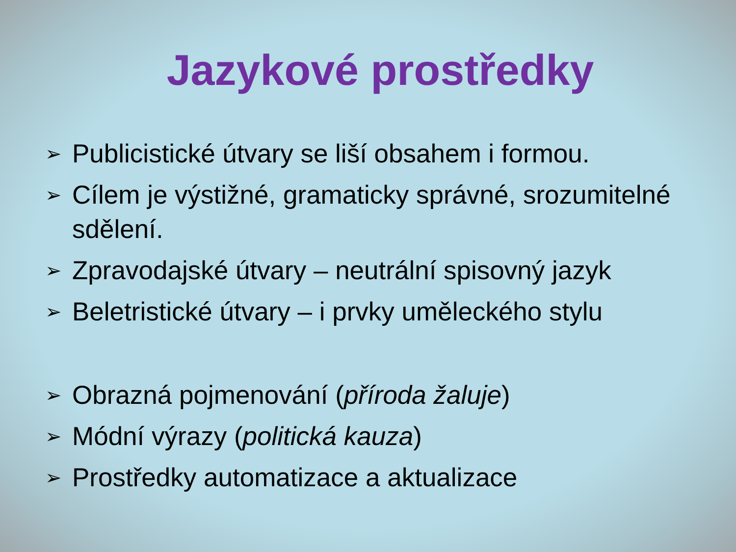Jazykové prostředky
➢ Publicistické útvary se liší obsahem i formou.
➢ Cílem je výstižné, gramaticky správné, srozumitelné sdělení.
➢ Zpravodajské útvary – neutrální spisovný jazyk
➢ Beletristické útvary – i prvky uměleckého stylu
➢ Obrazná pojmenování (příroda žaluje)
➢ Módní výrazy (politická kauza)
➢ Prostředky automatizace a aktualizace